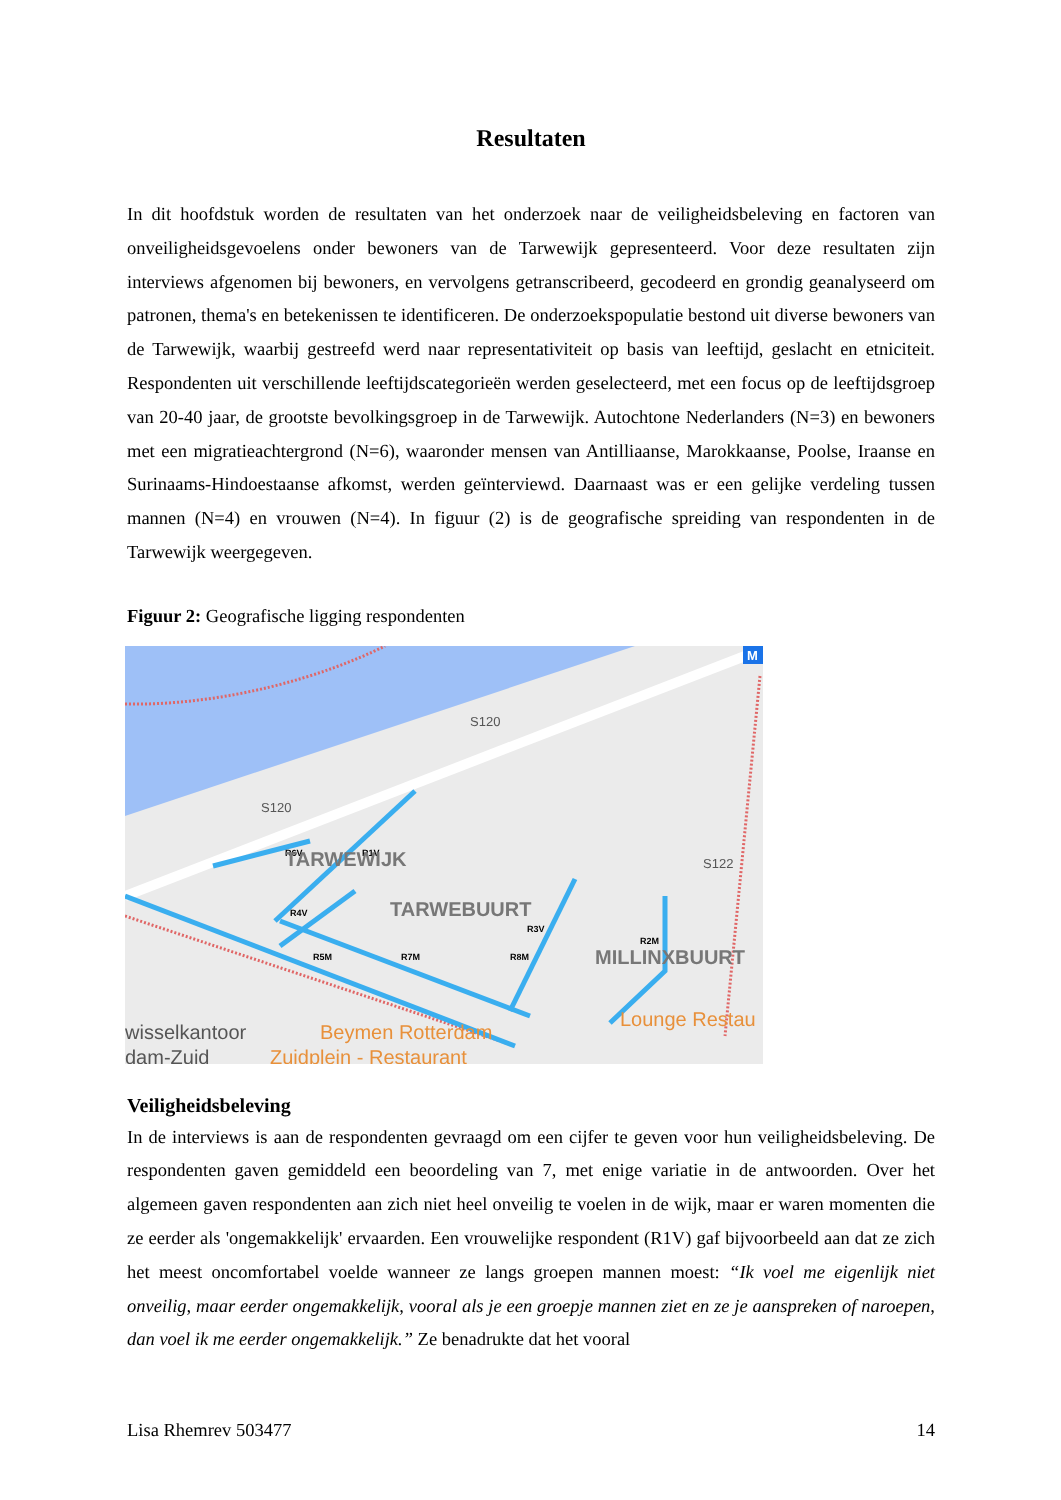Resultaten
In dit hoofdstuk worden de resultaten van het onderzoek naar de veiligheidsbeleving en factoren van onveiligheidsgevoelens onder bewoners van de Tarwewijk gepresenteerd. Voor deze resultaten zijn interviews afgenomen bij bewoners, en vervolgens getranscribeerd, gecodeerd en grondig geanalyseerd om patronen, thema's en betekenissen te identificeren. De onderzoekspopulatie bestond uit diverse bewoners van de Tarwewijk, waarbij gestreefd werd naar representativiteit op basis van leeftijd, geslacht en etniciteit. Respondenten uit verschillende leeftijdscategorieën werden geselecteerd, met een focus op de leeftijdsgroep van 20-40 jaar, de grootste bevolkingsgroep in de Tarwewijk. Autochtone Nederlanders (N=3) en bewoners met een migratieachtergrond (N=6), waaronder mensen van Antilliaanse, Marokkaanse, Poolse, Iraanse en Surinaams-Hindoestaanse afkomst, werden geïnterviewd. Daarnaast was er een gelijke verdeling tussen mannen (N=4) en vrouwen (N=4). In figuur (2) is de geografische spreiding van respondenten in de Tarwewijk weergegeven.
Figuur 2: Geografische ligging respondenten
R6V
R1V
R4V
R5M
R7M
R8M
R3V
R2M
TARWEWIJK
TARWEBUURT
MILLINXBUURT
S120
S120
S122
Beymen Rotterdam
Zuidplein - Restaurant
Lounge Restau
wisselkantoor
dam-Zuid
M
Veiligheidsbeleving
In de interviews is aan de respondenten gevraagd om een cijfer te geven voor hun veiligheidsbeleving. De respondenten gaven gemiddeld een beoordeling van 7, met enige variatie in de antwoorden. Over het algemeen gaven respondenten aan zich niet heel onveilig te voelen in de wijk, maar er waren momenten die ze eerder als 'ongemakkelijk' ervaarden. Een vrouwelijke respondent (R1V) gaf bijvoorbeeld aan dat ze zich het meest oncomfortabel voelde wanneer ze langs groepen mannen moest: “Ik voel me eigenlijk niet onveilig, maar eerder ongemakkelijk, vooral als je een groepje mannen ziet en ze je aanspreken of naroepen, dan voel ik me eerder ongemakkelijk.” Ze benadrukte dat het vooral
Lisa Rhemrev 503477 14